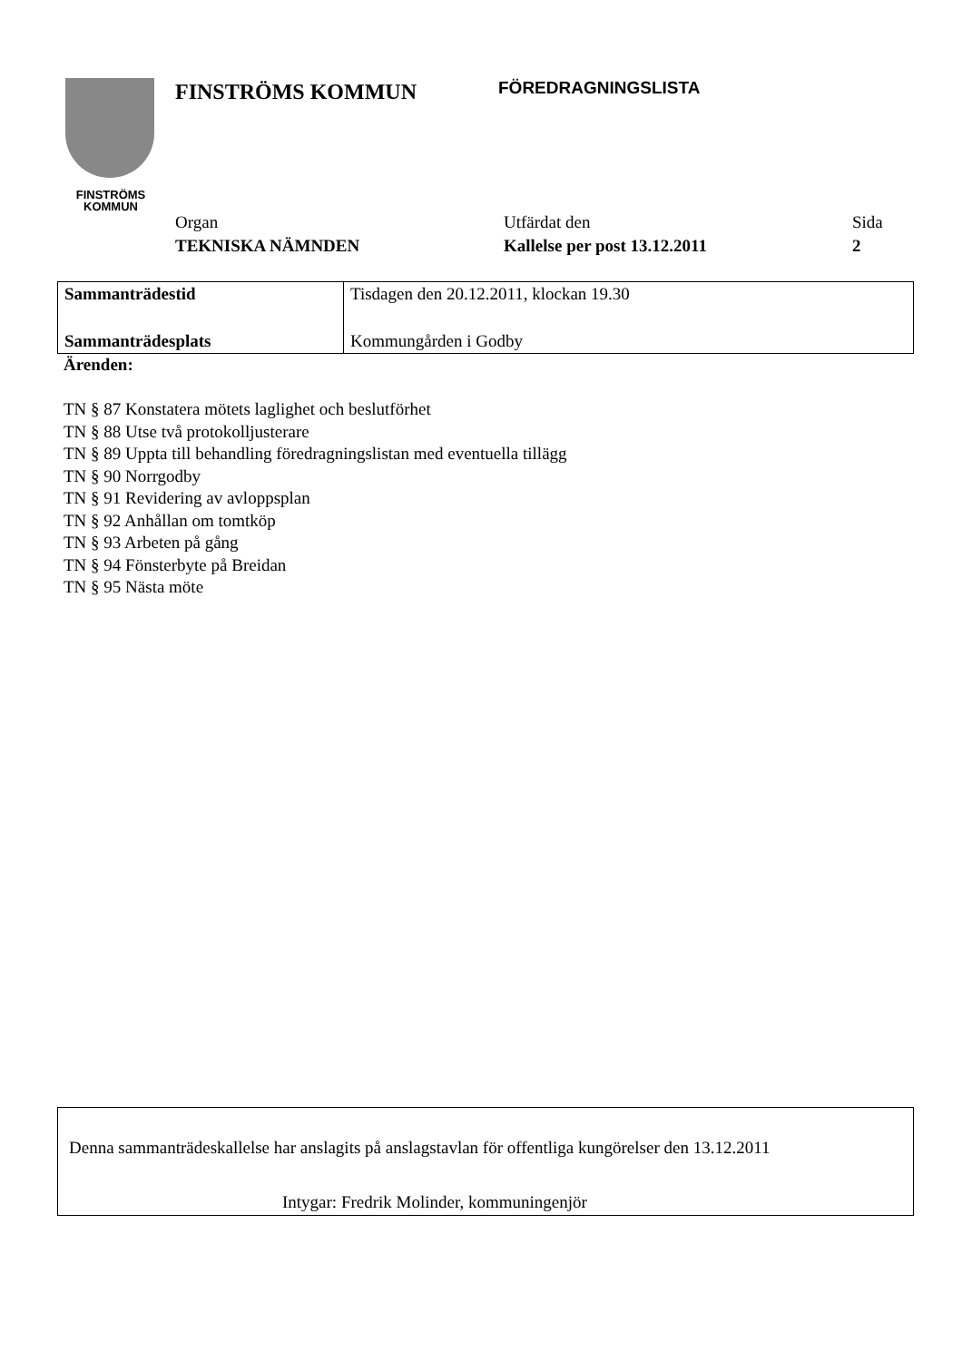FINSTRÖMS
KOMMUN
FINSTRÖMS KOMMUN
FÖREDRAGNINGSLISTA
Organ
TEKNISKA NÄMNDEN
Utfärdat den
Kallelse per post 13.12.2011
Sida
2
| Sammanträdestid | Tisdagen den 20.12.2011, klockan 19.30 |
| Sammanträdesplats | Kommungården i Godby |
Ärenden:
TN § 87 Konstatera mötets laglighet och beslutförhet
TN § 88 Utse två protokolljusterare
TN § 89 Uppta till behandling föredragningslistan med eventuella tillägg
TN § 90 Norrgodby
TN § 91 Revidering av avloppsplan
TN § 92 Anhållan om tomtköp
TN § 93 Arbeten på gång
TN § 94 Fönsterbyte på Breidan
TN § 95 Nästa möte
Denna sammanträdeskallelse har anslagits på anslagstavlan för offentliga kungörelser den 13.12.2011
Intygar: Fredrik Molinder, kommuningenjör